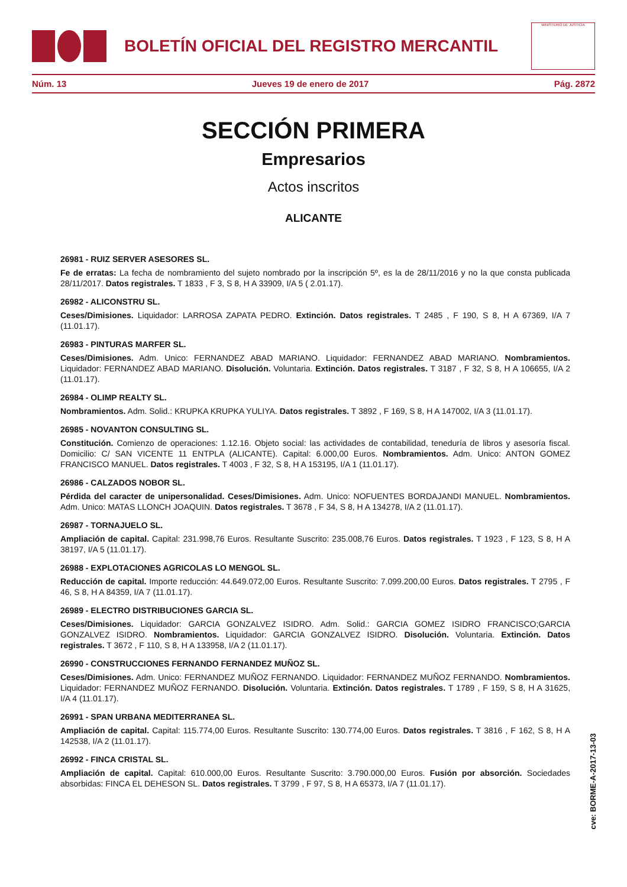BOLETÍN OFICIAL DEL REGISTRO MERCANTIL
MINISTERIO DE JUSTICIA
Núm. 13 Jueves 19 de enero de 2017 Pág. 2872
SECCIÓN PRIMERA
Empresarios
Actos inscritos
ALICANTE
26981 - RUIZ SERVER ASESORES SL.
Fe de erratas: La fecha de nombramiento del sujeto nombrado por la inscripción 5º, es la de 28/11/2016 y no la que consta publicada 28/11/2017. Datos registrales. T 1833 , F 3, S 8, H A 33909, I/A 5 ( 2.01.17).
26982 - ALICONSTRU SL.
Ceses/Dimisiones. Liquidador: LARROSA ZAPATA PEDRO. Extinción. Datos registrales. T 2485 , F 190, S 8, H A 67369, I/A 7 (11.01.17).
26983 - PINTURAS MARFER SL.
Ceses/Dimisiones. Adm. Unico: FERNANDEZ ABAD MARIANO. Liquidador: FERNANDEZ ABAD MARIANO. Nombramientos. Liquidador: FERNANDEZ ABAD MARIANO. Disolución. Voluntaria. Extinción. Datos registrales. T 3187 , F 32, S 8, H A 106655, I/A 2 (11.01.17).
26984 - OLIMP REALTY SL.
Nombramientos. Adm. Solid.: KRUPKA KRUPKA YULIYA. Datos registrales. T 3892 , F 169, S 8, H A 147002, I/A 3 (11.01.17).
26985 - NOVANTON CONSULTING SL.
Constitución. Comienzo de operaciones: 1.12.16. Objeto social: las actividades de contabilidad, teneduría de libros y asesoría fiscal. Domicilio: C/ SAN VICENTE 11 ENTPLA (ALICANTE). Capital: 6.000,00 Euros. Nombramientos. Adm. Unico: ANTON GOMEZ FRANCISCO MANUEL. Datos registrales. T 4003 , F 32, S 8, H A 153195, I/A 1 (11.01.17).
26986 - CALZADOS NOBOR SL.
Pérdida del caracter de unipersonalidad. Ceses/Dimisiones. Adm. Unico: NOFUENTES BORDAJANDI MANUEL. Nombramientos. Adm. Unico: MATAS LLONCH JOAQUIN. Datos registrales. T 3678 , F 34, S 8, H A 134278, I/A 2 (11.01.17).
26987 - TORNAJUELO SL.
Ampliación de capital. Capital: 231.998,76 Euros. Resultante Suscrito: 235.008,76 Euros. Datos registrales. T 1923 , F 123, S 8, H A 38197, I/A 5 (11.01.17).
26988 - EXPLOTACIONES AGRICOLAS LO MENGOL SL.
Reducción de capital. Importe reducción: 44.649.072,00 Euros. Resultante Suscrito: 7.099.200,00 Euros. Datos registrales. T 2795 , F 46, S 8, H A 84359, I/A 7 (11.01.17).
26989 - ELECTRO DISTRIBUCIONES GARCIA SL.
Ceses/Dimisiones. Liquidador: GARCIA GONZALVEZ ISIDRO. Adm. Solid.: GARCIA GOMEZ ISIDRO FRANCISCO;GARCIA GONZALVEZ ISIDRO. Nombramientos. Liquidador: GARCIA GONZALVEZ ISIDRO. Disolución. Voluntaria. Extinción. Datos registrales. T 3672 , F 110, S 8, H A 133958, I/A 2 (11.01.17).
26990 - CONSTRUCCIONES FERNANDO FERNANDEZ MUÑOZ SL.
Ceses/Dimisiones. Adm. Unico: FERNANDEZ MUÑOZ FERNANDO. Liquidador: FERNANDEZ MUÑOZ FERNANDO. Nombramientos. Liquidador: FERNANDEZ MUÑOZ FERNANDO. Disolución. Voluntaria. Extinción. Datos registrales. T 1789 , F 159, S 8, H A 31625, I/A 4 (11.01.17).
26991 - SPAN URBANA MEDITERRANEA SL.
Ampliación de capital. Capital: 115.774,00 Euros. Resultante Suscrito: 130.774,00 Euros. Datos registrales. T 3816 , F 162, S 8, H A 142538, I/A 2 (11.01.17).
26992 - FINCA CRISTAL SL.
Ampliación de capital. Capital: 610.000,00 Euros. Resultante Suscrito: 3.790.000,00 Euros. Fusión por absorción. Sociedades absorbidas: FINCA EL DEHESON SL. Datos registrales. T 3799 , F 97, S 8, H A 65373, I/A 7 (11.01.17).
cve: BORME-A-2017-13-03